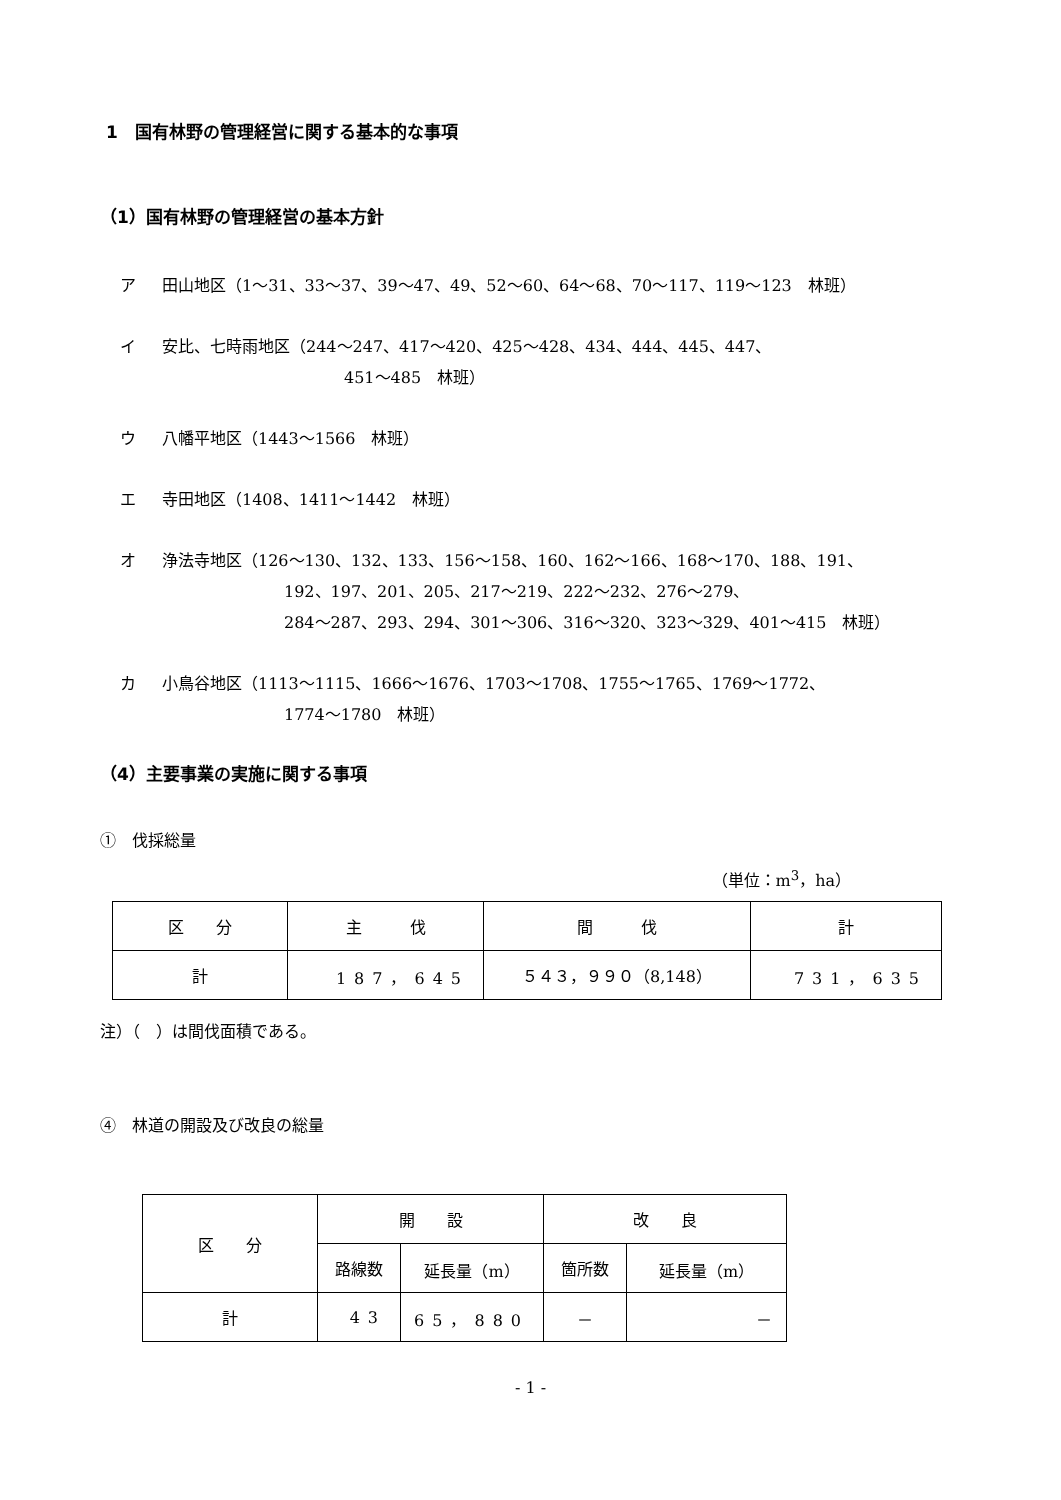1　国有林野の管理経営に関する基本的な事項
（1）国有林野の管理経営の基本方針
ア 田山地区（1～31、33～37、39～47、49、52～60、64～68、70～117、119～123　林班）
イ 安比、七時雨地区（244～247、417～420、425～428、434、444、445、447、
451～485　林班）
ウ 八幡平地区（1443～1566　林班）
エ 寺田地区（1408、1411～1442　林班）
オ 浄法寺地区（126～130、132、133、156～158、160、162～166、168～170、188、191、
192、197、201、205、217～219、222～232、276～279、
284～287、293、294、301～306、316～320、323～329、401～415　林班）
カ 小鳥谷地区（1113～1115、1666～1676、1703～1708、1755～1765、1769～1772、
1774～1780　林班）
（4）主要事業の実施に関する事項
①　伐採総量
（単位：m<sup>3</sup>，ha）
| 区 分 | 主 伐 | 間 伐 | 計 |
| --- | --- | --- | --- |
| 計 | 187，645 | ５４３，９９０（8,148） | 731，635 |
注）（　）は間伐面積である。
④　林道の開設及び改良の総量
| 区 分 | 開 設 | | 改 良 | |
| --- | --- | --- | --- | --- |
| | 路線数 | 延長量（m） | 箇所数 | 延長量（m） |
| 計 | 43 | 65，880 | － | － |
- 1 -